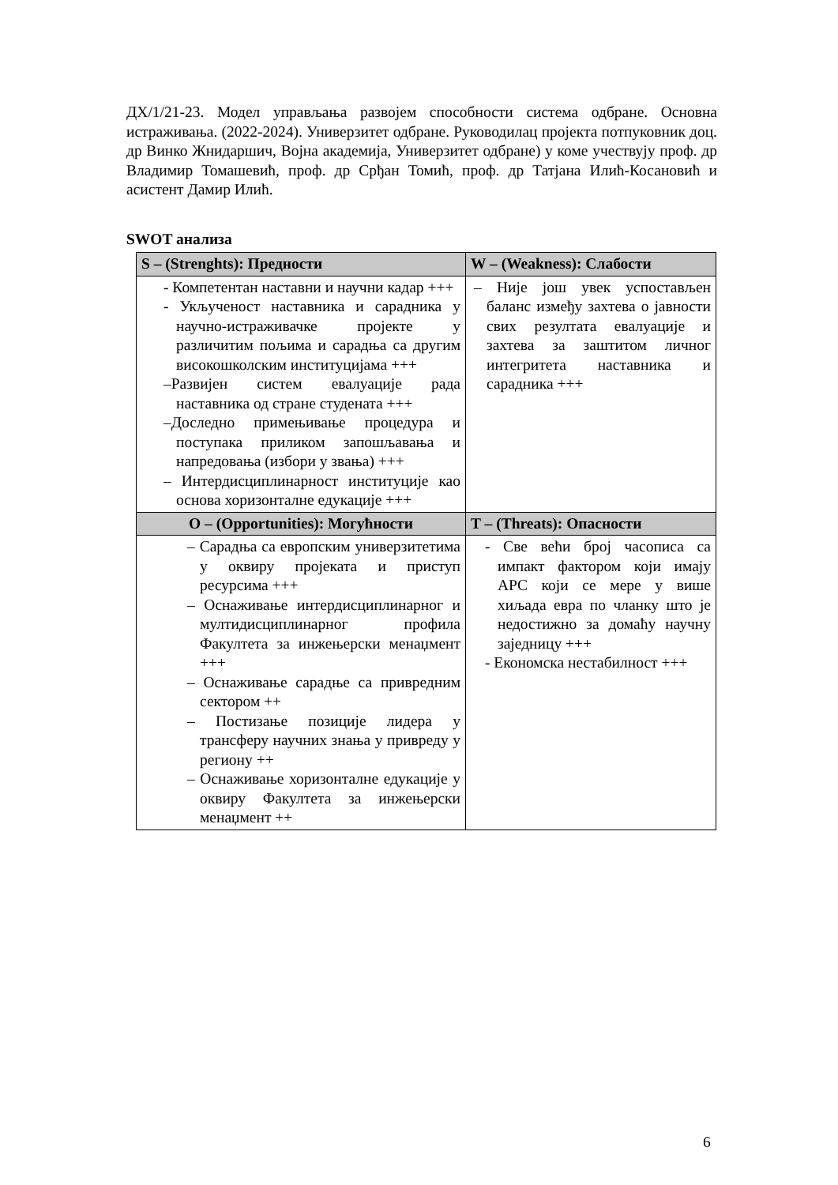ДХ/1/21-23. Модел управљања развојем способности система одбране. Основна истраживања. (2022-2024). Универзитет одбране. Руководилац пројекта потпуковник доц. др Винко Жнидаршич, Војна академија, Универзитет одбране) у коме учествују проф. др Владимир Томашевић, проф. др Срђан Томић, проф. др Татјана Илић-Косановић и асистент Дамир Илић.
SWOT анализа
| S – (Strenghts): Предности | W – (Weakness): Слабости |
| --- | --- |
| - Компетентан наставни и научни кадар +++ - Укљученост наставника и сарадника у научно-истраживачке пројекте у различитим пољима и сарадња са другим високошколским институцијама +++ –Развијен систем евалуације рада наставника од стране студената +++ –Доследно примењивање процедура и поступака приликом запошљавања и напредовања (избори у звања) +++ – Интердисциплинарност институције као основа хоризонталне едукације +++ | – Није још увек успостављен баланс између захтева о јавности свих резултата евалуације и захтева за заштитом личног интегритета наставника и сарадника +++ |
| O – (Opportunities): Могућности | T – (Threats): Опасности |
| – Сарадња са европским универзитетима у оквиру пројеката и приступ ресурсима +++ – Оснаживање интердисциплинарног и мултидисциплинарног профила Факултета за инжењерски менаџмент +++ – Оснаживање сарадње са привредним сектором ++ – Постизање позиције лидера у трансферу научних знања у привреду у региону ++ – Оснаживање хоризонталне едукације у оквиру Факултета за инжењерски менаџмент ++ | - Све већи број часописа са импакт фактором који имају APC који се мере у више хиљада евра по чланку што је недостижно за домаћу научну заједницу +++ - Економска нестабилност +++ |
6